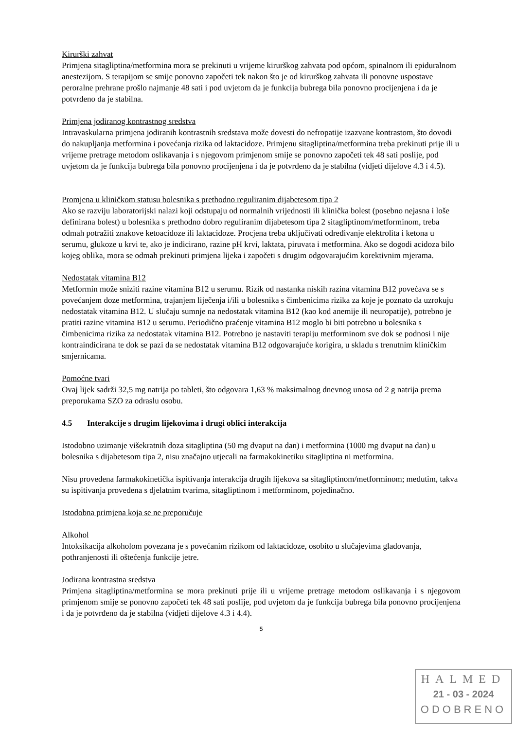Kirurški zahvat
Primjena sitagliptina/metformina mora se prekinuti u vrijeme kirurškog zahvata pod općom, spinalnom ili epiduralnom anestezijom. S terapijom se smije ponovno započeti tek nakon što je od kirurškog zahvata ili ponovne uspostave peroralne prehrane prošlo najmanje 48 sati i pod uvjetom da je funkcija bubrega bila ponovno procijenjena i da je potvrđeno da je stabilna.
Primjena jodiranog kontrastnog sredstva
Intravaskularna primjena jodiranih kontrastnih sredstava može dovesti do nefropatije izazvane kontrastom, što dovodi do nakupljanja metformina i povećanja rizika od laktacidoze. Primjenu sitagliptina/metformina treba prekinuti prije ili u vrijeme pretrage metodom oslikavanja i s njegovom primjenom smije se ponovno započeti tek 48 sati poslije, pod uvjetom da je funkcija bubrega bila ponovno procijenjena i da je potvrđeno da je stabilna (vidjeti dijelove 4.3 i 4.5).
Promjena u kliničkom statusu bolesnika s prethodno reguliranim dijabetesom tipa 2
Ako se razviju laboratorijski nalazi koji odstupaju od normalnih vrijednosti ili klinička bolest (posebno nejasna i loše definirana bolest) u bolesnika s prethodno dobro reguliranim dijabetesom tipa 2 sitagliptinom/metforminom, treba odmah potražiti znakove ketoacidoze ili laktacidoze. Procjena treba uključivati određivanje elektrolita i ketona u serumu, glukoze u krvi te, ako je indicirano, razine pH krvi, laktata, piruvata i metformina. Ako se dogodi acidoza bilo kojeg oblika, mora se odmah prekinuti primjena lijeka i započeti s drugim odgovarajućim korektivnim mjerama.
Nedostatak vitamina B12
Metformin može sniziti razine vitamina B12 u serumu. Rizik od nastanka niskih razina vitamina B12 povećava se s povećanjem doze metformina, trajanjem liječenja i/ili u bolesnika s čimbenicima rizika za koje je poznato da uzrokuju nedostatak vitamina B12. U slučaju sumnje na nedostatak vitamina B12 (kao kod anemije ili neuropatije), potrebno je pratiti razine vitamina B12 u serumu. Periodično praćenje vitamina B12 moglo bi biti potrebno u bolesnika s čimbenicima rizika za nedostatak vitamina B12. Potrebno je nastaviti terapiju metforminom sve dok se podnosi i nije kontraindicirana te dok se pazi da se nedostatak vitamina B12 odgovarajuće korigira, u skladu s trenutnim kliničkim smjernicama.
Pomoćne tvari
Ovaj lijek sadrži 32,5 mg natrija po tableti, što odgovara 1,63 % maksimalnog dnevnog unosa od 2 g natrija prema preporukama SZO za odraslu osobu.
4.5 Interakcije s drugim lijekovima i drugi oblici interakcija
Istodobno uzimanje višekratnih doza sitagliptina (50 mg dvaput na dan) i metformina (1000 mg dvaput na dan) u bolesnika s dijabetesom tipa 2, nisu značajno utjecali na farmakokinetiku sitagliptina ni metformina.
Nisu provedena farmakokinetička ispitivanja interakcija drugih lijekova sa sitagliptinom/metforminom; međutim, takva su ispitivanja provedena s djelatnim tvarima, sitagliptinom i metforminom, pojedinačno.
Istodobna primjena koja se ne preporučuje
Alkohol
Intoksikacija alkoholom povezana je s povećanim rizikom od laktacidoze, osobito u slučajevima gladovanja, pothranjenosti ili oštećenja funkcije jetre.
Jodirana kontrastna sredstva
Primjena sitagliptina/metformina se mora prekinuti prije ili u vrijeme pretrage metodom oslikavanja i s njegovom primjenom smije se ponovno započeti tek 48 sati poslije, pod uvjetom da je funkcija bubrega bila ponovno procijenjena i da je potvrđeno da je stabilna (vidjeti dijelove 4.3 i 4.4).
5
HALMED
21 - 03 - 2024
ODOBRENO